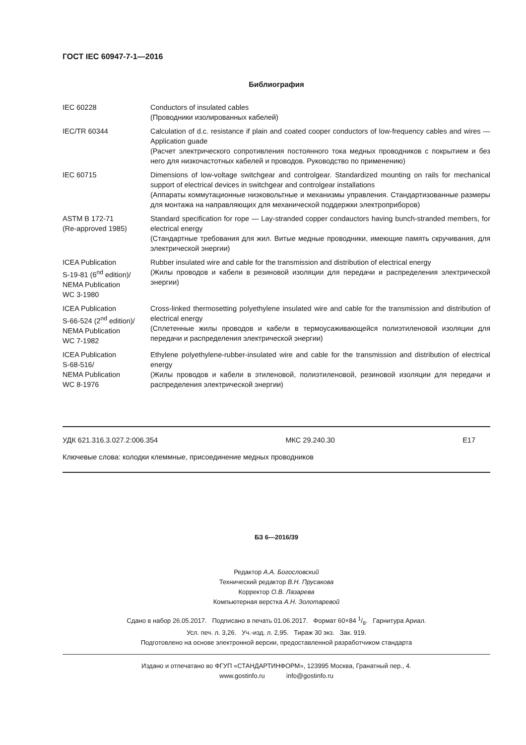ГОСТ IEC 60947-7-1—2016
Библиография
| IEC 60228 | Conductors of insulated cables (Проводники изолированных кабелей) |
| IEC/TR 60344 | Calculation of d.c. resistance if plain and coated cooper conductors of low-frequency cables and wires — Application guade (Расчет электрического сопротивления постоянного тока медных проводников с покрытием и без него для низкочастотных кабелей и проводов. Руководство по применению) |
| IEC 60715 | Dimensions of low-voltage switchgear and controlgear. Standardized mounting on rails for mechanical support of electrical devices in switchgear and controlgear installations (Аппараты коммутационные низковольтные и механизмы управления. Стандартизованные размеры для монтажа на направляющих для механической поддержки электроприборов) |
| ASTM B 172-71 (Re-approved 1985) | Standard specification for rope — Lay-stranded copper condauctors having bunch-stranded members, for electrical energy (Стандартные требования для жил. Витые медные проводники, имеющие память скручивания, для электрической энергии) |
| ICEA Publication S-19-81 (6<sup>nd</sup> edition)/ NEMA Publication WC 3-1980 | Rubber insulated wire and cable for the transmission and distribution of electrical energy (Жилы проводов и кабели в резиновой изоляции для передачи и распределения электрической энергии) |
| ICEA Publication S-66-524 (2<sup>nd</sup> edition)/ NEMA Publication WC 7-1982 | Cross-linked thermosetting polyethylene insulated wire and cable for the transmission and distribution of electrical energy (Сплетенные жилы проводов и кабели в термоусаживающейся полиэтиленовой изоляции для передачи и распределения электрической энергии) |
| ICEA Publication S-68-516/ NEMA Publication WC 8-1976 | Ethylene polyethylene-rubber-insulated wire and cable for the transmission and distribution of electrical energy (Жилы проводов и кабели в этиленовой, полиэтиленовой, резиновой изоляции для передачи и распределения электрической энергии) |
УДК 621.316.3.027.2:006.354 МКС 29.240.30 Е17
Ключевые слова: колодки клеммные, присоединение медных проводников
БЗ 6—2016/39
Редактор А.А. Богословский
Технический редактор В.Н. Прусакова
Корректор О.В. Лазарева
Компьютерная верстка А.Н. Золотаревой
Сдано в набор 26.05.2017. Подписано в печать 01.06.2017. Формат 60×84 1/8. Гарнитура Ариал.
Усл. печ. л. 3,26. Уч.-изд. л. 2,95. Тираж 30 экз. Зак. 919.
Подготовлено на основе электронной версии, предоставленной разработчиком стандарта
Издано и отпечатано во ФГУП «СТАНДАРТИНФОРМ», 123995 Москва, Гранатный пер., 4.
www.gostinfo.ru info@gostinfo.ru